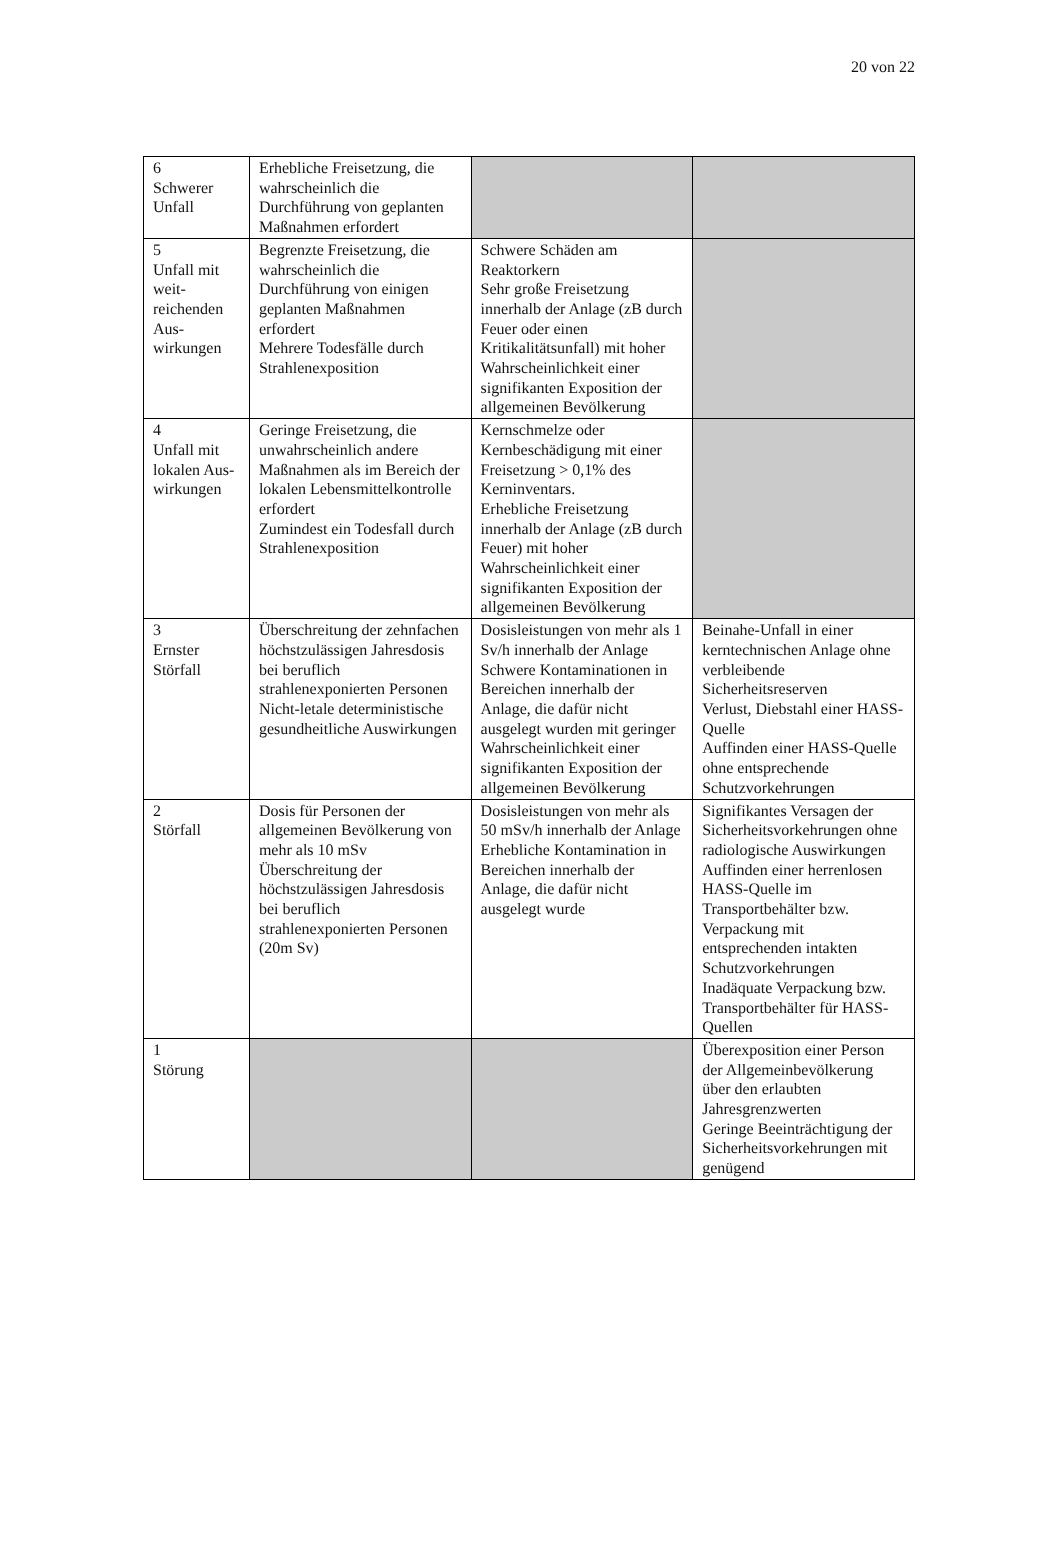20 von 22
| 6 Schwerer Unfall | Erhebliche Freisetzung, die wahrscheinlich die Durchführung von geplanten Maßnahmen erfordert | | |
| 5 Unfall mit weit- reichenden Aus- wirkungen | Begrenzte Freisetzung, die wahrscheinlich die Durchführung von einigen geplanten Maßnahmen erfordert Mehrere Todesfälle durch Strahlenexposition | Schwere Schäden am Reaktorkern Sehr große Freisetzung innerhalb der Anlage (zB durch Feuer oder einen Kritikalitätsunfall) mit hoher Wahrscheinlichkeit einer signifikanten Exposition der allgemeinen Bevölkerung | |
| 4 Unfall mit lokalen Aus- wirkungen | Geringe Freisetzung, die unwahrscheinlich andere Maßnahmen als im Bereich der lokalen Lebensmittelkontrolle erfordert Zumindest ein Todesfall durch Strahlenexposition | Kernschmelze oder Kernbeschädigung mit einer Freisetzung > 0,1% des Kerninventars. Erhebliche Freisetzung innerhalb der Anlage (zB durch Feuer) mit hoher Wahrscheinlichkeit einer signifikanten Exposition der allgemeinen Bevölkerung | |
| 3 Ernster Störfall | Überschreitung der zehnfachen höchstzulässigen Jahresdosis bei beruflich strahlenexponierten Personen Nicht-letale deterministische gesundheitliche Auswirkungen | Dosisleistungen von mehr als 1 Sv/h innerhalb der Anlage Schwere Kontaminationen in Bereichen innerhalb der Anlage, die dafür nicht ausgelegt wurden mit geringer Wahrscheinlichkeit einer signifikanten Exposition der allgemeinen Bevölkerung | Beinahe-Unfall in einer kerntechnischen Anlage ohne verbleibende Sicherheitsreserven Verlust, Diebstahl einer HASS-Quelle Auffinden einer HASS-Quelle ohne entsprechende Schutzvorkehrungen |
| 2 Störfall | Dosis für Personen der allgemeinen Bevölkerung von mehr als 10 mSv Überschreitung der höchstzulässigen Jahresdosis bei beruflich strahlenexponierten Personen (20m Sv) | Dosisleistungen von mehr als 50 mSv/h innerhalb der Anlage Erhebliche Kontamination in Bereichen innerhalb der Anlage, die dafür nicht ausgelegt wurde | Signifikantes Versagen der Sicherheitsvorkehrungen ohne radiologische Auswirkungen Auffinden einer herrenlosen HASS-Quelle im Transportbehälter bzw. Verpackung mit entsprechenden intakten Schutzvorkehrungen Inadäquate Verpackung bzw. Transportbehälter für HASS- Quellen |
| 1 Störung | | | Überexposition einer Person der Allgemeinbevölkerung über den erlaubten Jahresgrenzwerten Geringe Beeinträchtigung der Sicherheitsvorkehrungen mit genügend |